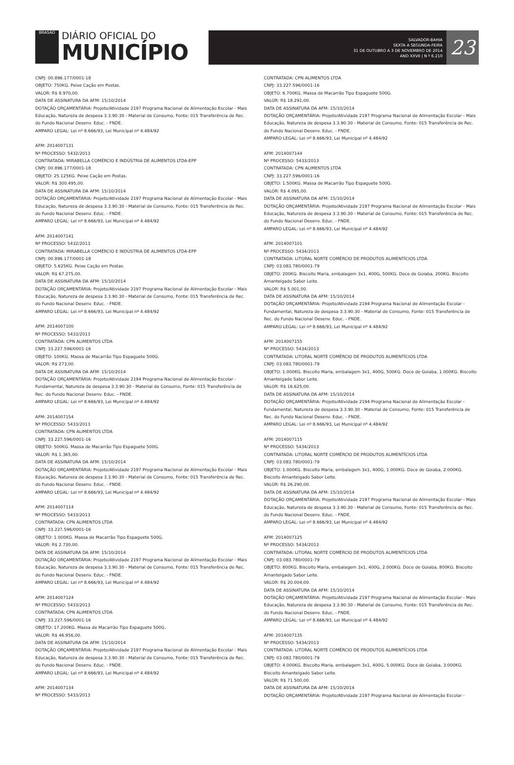BRASÃO
DIÁRIO OFICIAL DO
MUNICÍPIO
SALVADOR-BAHIA
SEXTA A SEGUNDA-FEIRA
31 DE OUTUBRO A 3 DE NOVEMBRO DE 2014
ANO XXVII | N º 6.210
23
CNPJ: 00.896.177/0001-18
OBJETO: 750KG. Peixe Cação em Postas.
VALOR: R$ 8.970,00.
DATA DE ASSINATURA DA AFM: 15/10/2014
DOTAÇÃO ORÇAMENTÁRIA: Projeto/Atividade 2197 Programa Nacional de Alimentação Escolar - Mais Educação, Natureza de despesa 3.3.90.30 - Material de Consumo, Fonte: 015 Transferência de Rec. do Fundo Nacional Desenv. Educ. - FNDE.
AMPARO LEGAL: Lei nº 8.666/93, Lei Municipal nº 4.484/92
AFM: 2014007131
Nº PROCESSO: 5432/2013
CONTRATADA: MIRABELLA COMÉRCIO E INDÚSTRIA DE ALIMENTOS LTDA-EPP
CNPJ: 00.896.177/0001-18
OBJETO: 25.125KG. Peixe Cação em Postas.
VALOR: R$ 300.495,00.
DATA DE ASSINATURA DA AFM: 15/10/2014
DOTAÇÃO ORÇAMENTÁRIA: Projeto/Atividade 2197 Programa Nacional de Alimentação Escolar - Mais Educação, Natureza de despesa 3.3.90.30 - Material de Consumo, Fonte: 015 Transferência de Rec. do Fundo Nacional Desenv. Educ. - FNDE.
AMPARO LEGAL: Lei nº 8.666/93, Lei Municipal nº 4.484/92
AFM: 2014007141
Nº PROCESSO: 5432/2013
CONTRATADA: MIRABELLA COMÉRCIO E INDÚSTRIA DE ALIMENTOS LTDA-EPP
CNPJ: 00.896.177/0001-18
OBJETO: 5.625KG. Peixe Cação em Postas.
VALOR: R$ 67.275,00.
DATA DE ASSINATURA DA AFM: 15/10/2014
DOTAÇÃO ORÇAMENTÁRIA: Projeto/Atividade 2197 Programa Nacional de Alimentação Escolar - Mais Educação, Natureza de despesa 3.3.90.30 - Material de Consumo, Fonte: 015 Transferência de Rec. do Fundo Nacional Desenv. Educ. - FNDE.
AMPARO LEGAL: Lei nº 8.666/93, Lei Municipal nº 4.484/92
AFM: 2014007100
Nº PROCESSO: 5433/2013
CONTRATADA: CPN ALIMENTOS LTDA
CNPJ: 33.227.596/0001-16
OBJETO: 100KG. Massa de Macarrão Tipo Espaguete 500G.
VALOR: R$ 273,00.
DATA DE ASSINATURA DA AFM: 15/10/2014
DOTAÇÃO ORÇAMENTÁRIA: Projeto/Atividade 2194 Programa Nacional de Alimentação Escolar - Fundamental, Natureza de despesa 3.3.90.30 - Material de Consumo, Fonte: 015 Transferência de Rec. do Fundo Nacional Desenv. Educ. - FNDE.
AMPARO LEGAL: Lei nº 8.666/93, Lei Municipal nº 4.484/92
AFM: 2014007154
Nº PROCESSO: 5433/2013
CONTRATADA: CPN ALIMENTOS LTDA
CNPJ: 33.227.596/0001-16
OBJETO: 500KG. Massa de Macarrão Tipo Espaguete 500G.
VALOR: R$ 1.365,00.
DATA DE ASSINATURA DA AFM: 15/10/2014
DOTAÇÃO ORÇAMENTÁRIA: Projeto/Atividade 2197 Programa Nacional de Alimentação Escolar - Mais Educação, Natureza de despesa 3.3.90.30 - Material de Consumo, Fonte: 015 Transferência de Rec. do Fundo Nacional Desenv. Educ. - FNDE.
AMPARO LEGAL: Lei nº 8.666/93, Lei Municipal nº 4.484/92
AFM: 2014007114
Nº PROCESSO: 5433/2013
CONTRATADA: CPN ALIMENTOS LTDA
CNPJ: 33.227.596/0001-16
OBJETO: 1.000KG. Massa de Macarrão Tipo Espaguete 500G.
VALOR: R$ 2.730,00.
DATA DE ASSINATURA DA AFM: 15/10/2014
DOTAÇÃO ORÇAMENTÁRIA: Projeto/Atividade 2197 Programa Nacional de Alimentação Escolar - Mais Educação, Natureza de despesa 3.3.90.30 - Material de Consumo, Fonte: 015 Transferência de Rec. do Fundo Nacional Desenv. Educ. - FNDE.
AMPARO LEGAL: Lei nº 8.666/93, Lei Municipal nº 4.484/92
AFM: 2014007124
Nº PROCESSO: 5433/2013
CONTRATADA: CPN ALIMENTOS LTDA
CNPJ: 33.227.596/0001-16
OBJETO: 17.200KG. Massa de Macarrão Tipo Espaguete 500G.
VALOR: R$ 46.956,00.
DATA DE ASSINATURA DA AFM: 15/10/2014
DOTAÇÃO ORÇAMENTÁRIA: Projeto/Atividade 2197 Programa Nacional de Alimentação Escolar - Mais Educação, Natureza de despesa 3.3.90.30 - Material de Consumo, Fonte: 015 Transferência de Rec. do Fundo Nacional Desenv. Educ. - FNDE.
AMPARO LEGAL: Lei nº 8.666/93, Lei Municipal nº 4.484/92
AFM: 2014007134
Nº PROCESSO: 5433/2013
CONTRATADA: CPN ALIMENTOS LTDA
CNPJ: 33.227.596/0001-16
OBJETO: 6.700KG. Massa de Macarrão Tipo Espaguete 500G.
VALOR: R$ 18.291,00.
DATA DE ASSINATURA DA AFM: 15/10/2014
DOTAÇÃO ORÇAMENTÁRIA: Projeto/Atividade 2197 Programa Nacional de Alimentação Escolar - Mais Educação, Natureza de despesa 3.3.90.30 - Material de Consumo, Fonte: 015 Transferência de Rec. do Fundo Nacional Desenv. Educ. - FNDE.
AMPARO LEGAL: Lei nº 8.666/93, Lei Municipal nº 4.484/92
AFM: 2014007144
Nº PROCESSO: 5433/2013
CONTRATADA: CPN ALIMENTOS LTDA
CNPJ: 33.227.596/0001-16
OBJETO: 1.500KG. Massa de Macarrão Tipo Espaguete 500G.
VALOR: R$ 4.095,00.
DATA DE ASSINATURA DA AFM: 15/10/2014
DOTAÇÃO ORÇAMENTÁRIA: Projeto/Atividade 2197 Programa Nacional de Alimentação Escolar - Mais Educação, Natureza de despesa 3.3.90.30 - Material de Consumo, Fonte: 015 Transferência de Rec. do Fundo Nacional Desenv. Educ. - FNDE.
AMPARO LEGAL: Lei nº 8.666/93, Lei Municipal nº 4.484/92
AFM: 2014007101
Nº PROCESSO: 5434/2013
CONTRATADA: LITORAL NORTE COMÉRCIO DE PRODUTOS ALIMENTÍCIOS LTDA
CNPJ: 03.083.780/0001-79
OBJETO: 200KG. Biscoito Maria, embalagem 3x1, 400G, 500KG. Doce de Goiaba, 200KG. Biscoito Amanteigado Sabor Leite.
VALOR: R$ 5.001,00.
DATA DE ASSINATURA DA AFM: 15/10/2014
DOTAÇÃO ORÇAMENTÁRIA: Projeto/Atividade 2194 Programa Nacional de Alimentação Escolar - Fundamental, Natureza de despesa 3.3.90.30 - Material de Consumo, Fonte: 015 Transferência de Rec. do Fundo Nacional Desenv. Educ. - FNDE.
AMPARO LEGAL: Lei nº 8.666/93, Lei Municipal nº 4.484/92
AFM: 2014007155
Nº PROCESSO: 5434/2013
CONTRATADA: LITORAL NORTE COMÉRCIO DE PRODUTOS ALIMENTÍCIOS LTDA
CNPJ: 03.083.780/0001-79
OBJETO: 1.000KG. Biscoito Maria, embalagem 3x1, 400G, 500KG. Doce de Goiaba, 1.000KG. Biscoito Amanteigado Sabor Leite.
VALOR: R$ 16.625,00.
DATA DE ASSINATURA DA AFM: 15/10/2014
DOTAÇÃO ORÇAMENTÁRIA: Projeto/Atividade 2194 Programa Nacional de Alimentação Escolar - Fundamental, Natureza de despesa 3.3.90.30 - Material de Consumo, Fonte: 015 Transferência de Rec. do Fundo Nacional Desenv. Educ. - FNDE.
AMPARO LEGAL: Lei nº 8.666/93, Lei Municipal nº 4.484/92
AFM: 2014007115
Nº PROCESSO: 5434/2013
CONTRATADA: LITORAL NORTE COMÉRCIO DE PRODUTOS ALIMENTÍCIOS LTDA
CNPJ: 03.083.780/0001-79
OBJETO: 1.000KG. Biscoito Maria, embalagem 3x1, 400G, 1.000KG. Doce de Goiaba, 2.000KG. Biscoito Amanteigado Sabor Leite.
VALOR: R$ 26.290,00.
DATA DE ASSINATURA DA AFM: 15/10/2014
DOTAÇÃO ORÇAMENTÁRIA: Projeto/Atividade 2197 Programa Nacional de Alimentação Escolar - Mais Educação, Natureza de despesa 3.3.90.30 - Material de Consumo, Fonte: 015 Transferência de Rec. do Fundo Nacional Desenv. Educ. - FNDE.
AMPARO LEGAL: Lei nº 8.666/93, Lei Municipal nº 4.484/92
AFM: 2014007125
Nº PROCESSO: 5434/2013
CONTRATADA: LITORAL NORTE COMÉRCIO DE PRODUTOS ALIMENTÍCIOS LTDA
CNPJ: 03.083.780/0001-79
OBJETO: 800KG. Biscoito Maria, embalagem 3x1, 400G, 2.000KG. Doce de Goiaba, 800KG. Biscoito Amanteigado Sabor Leite.
VALOR: R$ 20.004,00.
DATA DE ASSINATURA DA AFM: 15/10/2014
DOTAÇÃO ORÇAMENTÁRIA: Projeto/Atividade 2197 Programa Nacional de Alimentação Escolar - Mais Educação, Natureza de despesa 3.3.90.30 - Material de Consumo, Fonte: 015 Transferência de Rec. do Fundo Nacional Desenv. Educ. - FNDE.
AMPARO LEGAL: Lei nº 8.666/93, Lei Municipal nº 4.484/92
AFM: 2014007135
Nº PROCESSO: 5434/2013
CONTRATADA: LITORAL NORTE COMÉRCIO DE PRODUTOS ALIMENTÍCIOS LTDA
CNPJ: 03.083.780/0001-79
OBJETO: 4.000KG. Biscoito Maria, embalagem 3x1, 400G, 5.000KG. Doce de Goiaba, 3.000KG. Biscoito Amanteigado Sabor Leite.
VALOR: R$ 71.500,00.
DATA DE ASSINATURA DA AFM: 15/10/2014
DOTAÇÃO ORÇAMENTÁRIA: Projeto/Atividade 2197 Programa Nacional de Alimentação Escolar -